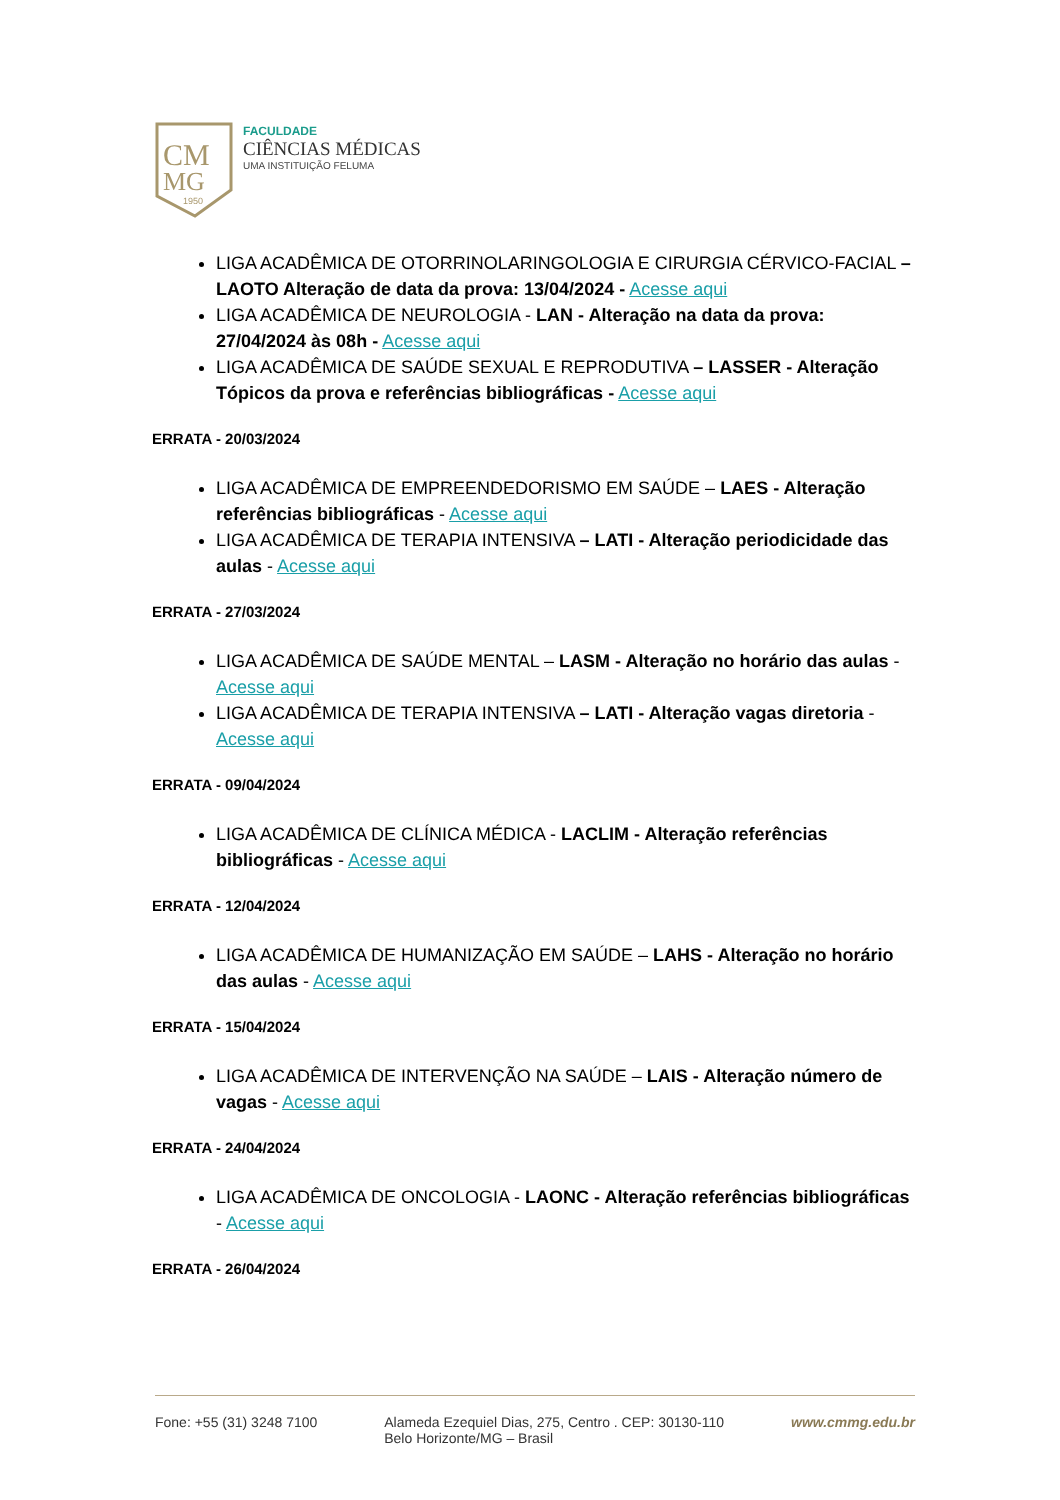CM
MG
1950
FACULDADE
CIÊNCIAS MÉDICAS
UMA INSTITUIÇÃO FELUMA
LIGA ACADÊMICA DE OTORRINOLARINGOLOGIA E CIRURGIA CÉRVICO-FACIAL – LAOTO Alteração de data da prova: 13/04/2024 - Acesse aqui
LIGA ACADÊMICA DE NEUROLOGIA - LAN - Alteração na data da prova: 27/04/2024 às 08h - Acesse aqui
LIGA ACADÊMICA DE SAÚDE SEXUAL E REPRODUTIVA – LASSER - Alteração Tópicos da prova e referências bibliográficas - Acesse aqui
ERRATA - 20/03/2024
LIGA ACADÊMICA DE EMPREENDEDORISMO EM SAÚDE – LAES - Alteração referências bibliográficas - Acesse aqui
LIGA ACADÊMICA DE TERAPIA INTENSIVA – LATI - Alteração periodicidade das aulas - Acesse aqui
ERRATA - 27/03/2024
LIGA ACADÊMICA DE SAÚDE MENTAL – LASM - Alteração no horário das aulas - Acesse aqui
LIGA ACADÊMICA DE TERAPIA INTENSIVA – LATI - Alteração vagas diretoria - Acesse aqui
ERRATA - 09/04/2024
LIGA ACADÊMICA DE CLÍNICA MÉDICA - LACLIM - Alteração referências bibliográficas - Acesse aqui
ERRATA - 12/04/2024
LIGA ACADÊMICA DE HUMANIZAÇÃO EM SAÚDE – LAHS - Alteração no horário das aulas - Acesse aqui
ERRATA - 15/04/2024
LIGA ACADÊMICA DE INTERVENÇÃO NA SAÚDE – LAIS - Alteração número de vagas - Acesse aqui
ERRATA - 24/04/2024
LIGA ACADÊMICA DE ONCOLOGIA - LAONC - Alteração referências bibliográficas - Acesse aqui
ERRATA - 26/04/2024
Fone: +55 (31) 3248 7100 Alameda Ezequiel Dias, 275, Centro . CEP: 30130-110
Belo Horizonte/MG – Brasil
www.cmmg.edu.br